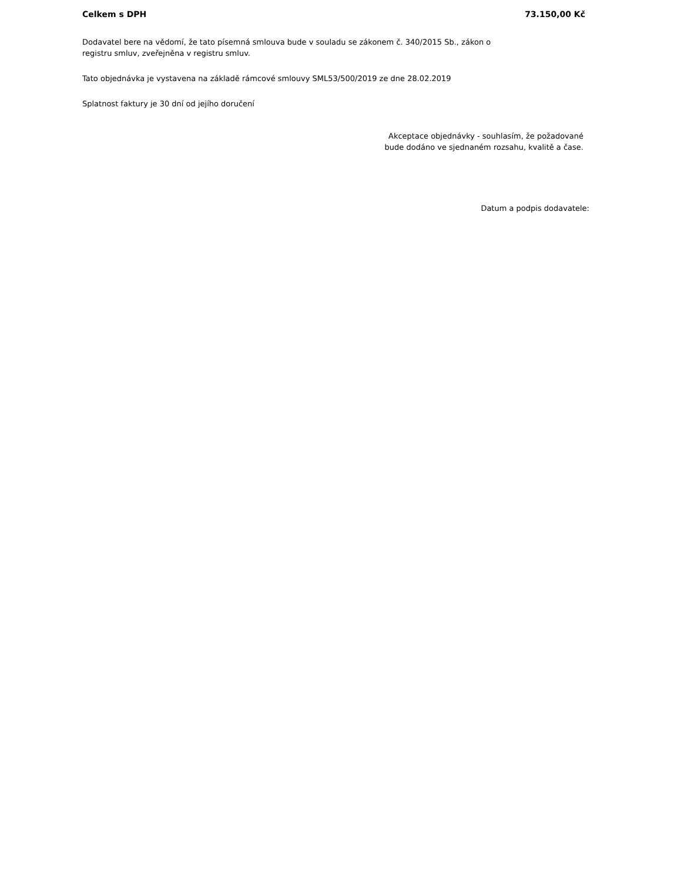Celkem s DPH 73.150,00 Kč
Dodavatel bere na vědomí, že tato písemná smlouva bude v souladu se zákonem č. 340/2015 Sb., zákon o
registru smluv, zveřejněna v registru smluv.
Tato objednávka je vystavena na základě rámcové smlouvy SML53/500/2019 ze dne 28.02.2019
Splatnost faktury je 30 dní od jejího doručení
Akceptace objednávky - souhlasím, že požadované
bude dodáno ve sjednaném rozsahu, kvalitě a čase.
Datum a podpis dodavatele: